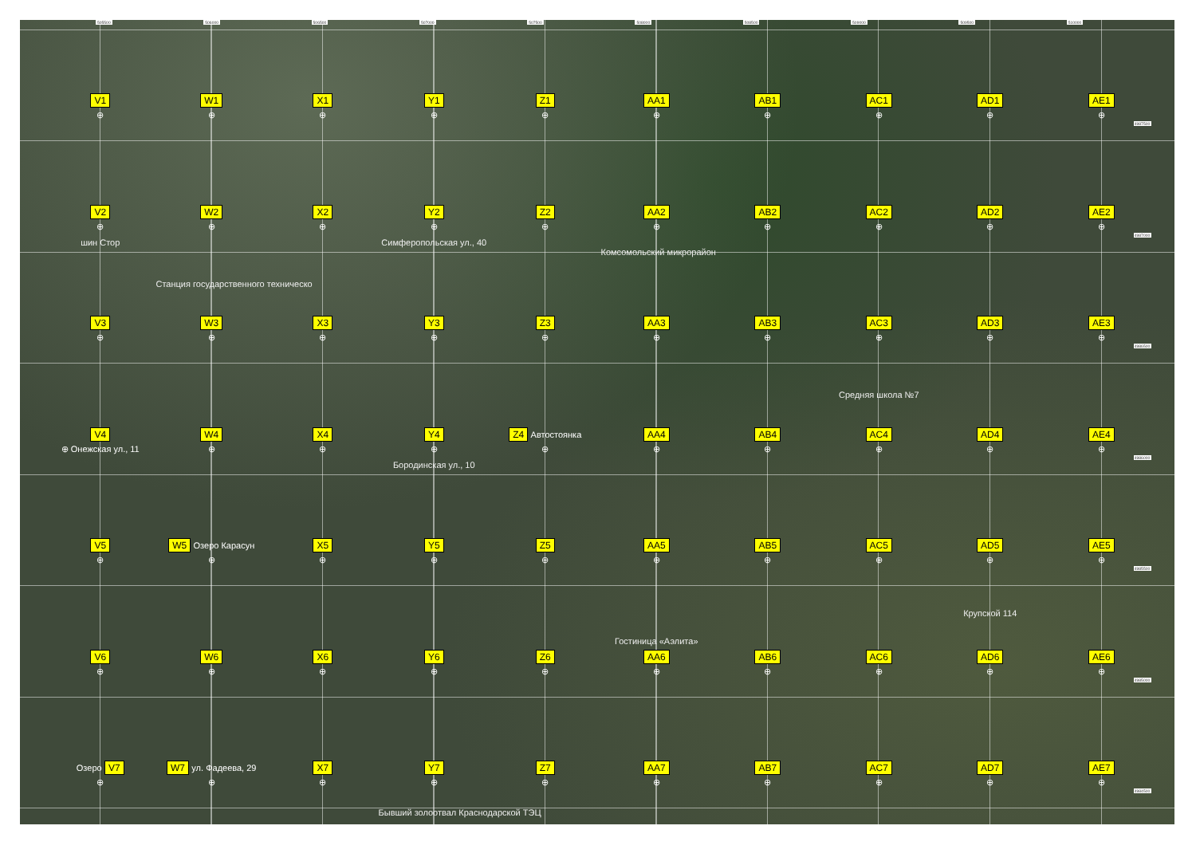505500 506000 506500 507000 507500 508000 508500 509000 509500 510000
V1
⊕
W1
⊕
X1
⊕
Y1
⊕
Z1
⊕
AA1
⊕
AB1
⊕
AC1
⊕
AD1
⊕
AE1
⊕
4987500
V2
⊕
шин Стор
W2
⊕
Станция государственного техническо
X2
⊕
Y2
⊕
Симферопольская ул., 40
Z2
⊕
AA2
⊕
Комсомольский микрорайон
AB2
⊕
AC2
⊕
AD2
⊕
AE2
⊕
4987000
V3
⊕
W3
⊕
X3
⊕
Y3
⊕
Z3
⊕
AA3
⊕
AB3
⊕
AC3
⊕
Средняя школа №7
AD3
⊕
AE3
⊕
4986500
V4
⊕ Онежская ул., 11
W4
⊕
X4
⊕
Y4
⊕
Бородинская ул., 10
Z4 Автостоянка
⊕
AA4
⊕
AB4
⊕
AC4
⊕
AD4
⊕
AE4
⊕
4986000
V5
⊕
W5 Озеро Карасун
⊕
X5
⊕
Y5
⊕
Z5
⊕
AA5
⊕
Гостиница «Аэлита»
AB5
⊕
AC5
⊕
AD5
⊕
Крупской 114
AE5
⊕
4985500
V6
⊕
W6
⊕
X6
⊕
Y6
⊕
Z6
⊕
AA6
⊕
AB6
⊕
AC6
⊕
AD6
⊕
AE6
⊕
4985000
Озеро V7
⊕
W7 ул. Фадеева, 29
⊕
X7
⊕
Y7
⊕
Бывший золоотвал Краснодарской ТЭЦ
Z7
⊕
AA7
⊕
AB7
⊕
AC7
⊕
AD7
⊕
AE7
⊕
4984500